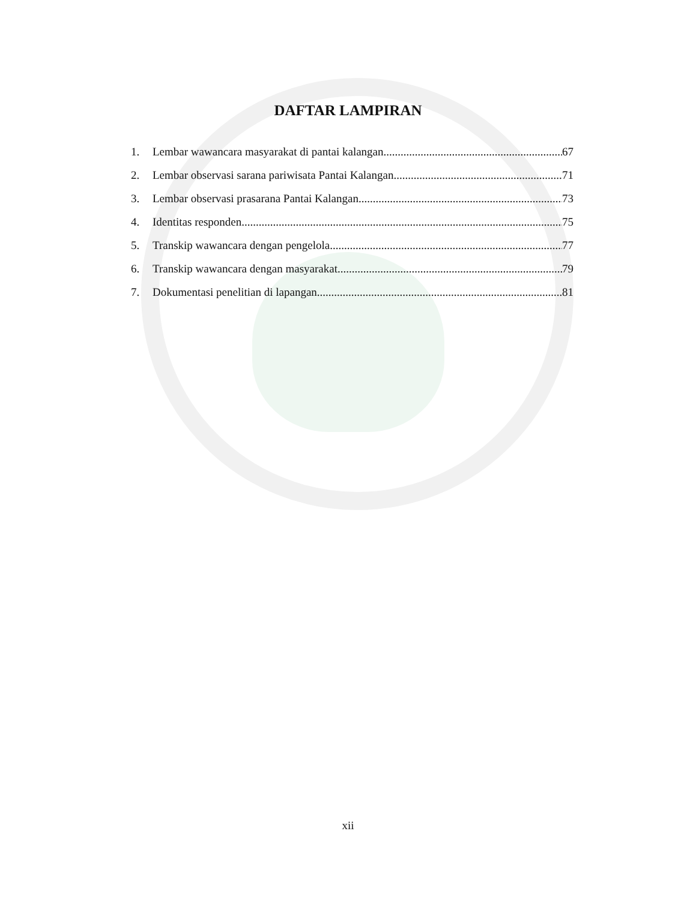DAFTAR LAMPIRAN
1. Lembar wawancara masyarakat di pantai kalangan 67
2. Lembar observasi sarana pariwisata Pantai Kalangan 71
3. Lembar observasi prasarana Pantai Kalangan 73
4. Identitas responden 75
5. Transkip wawancara dengan pengelola 77
6. Transkip wawancara dengan masyarakat 79
7. Dokumentasi penelitian di lapangan 81
xii